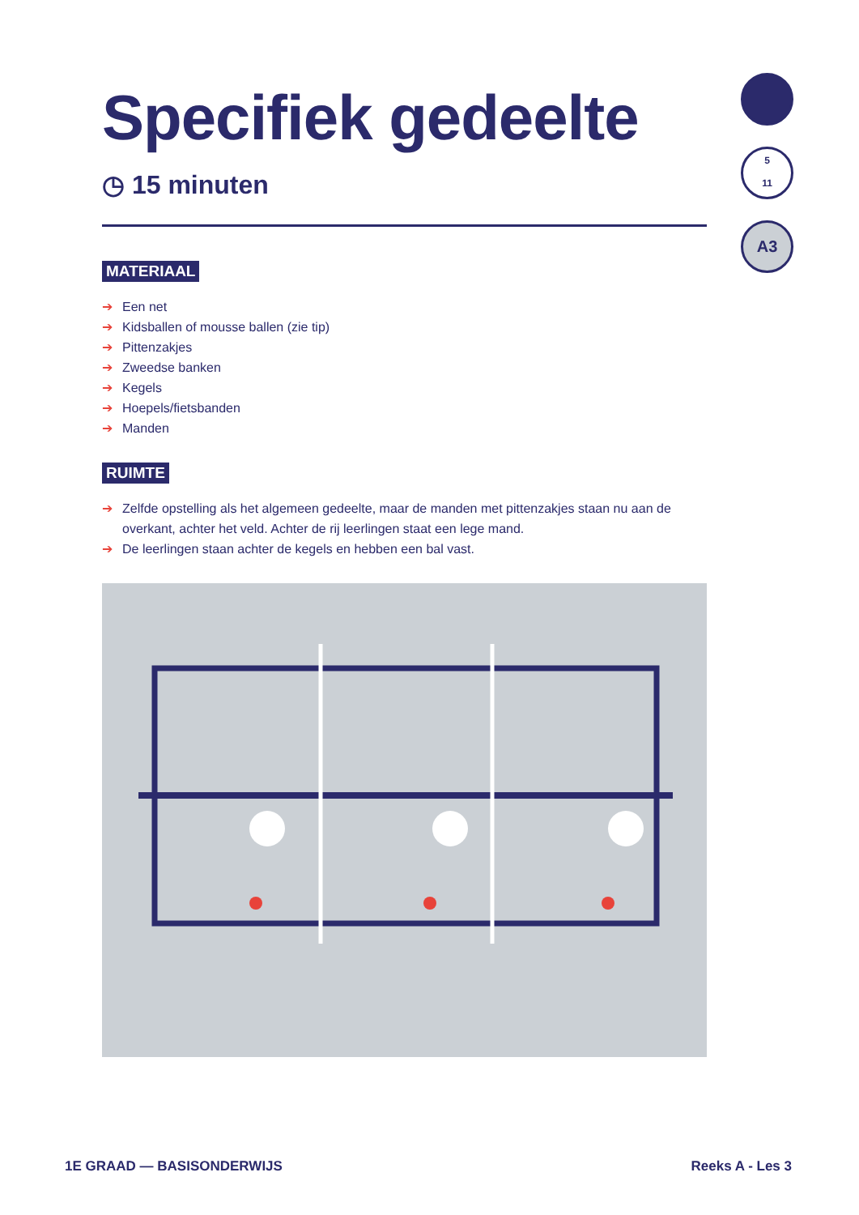Specifiek gedeelte
◷ 15 minuten
MATERIAAL
➔ Een net
➔ Kidsballen of mousse ballen (zie tip)
➔ Pittenzakjes
➔ Zweedse banken
➔ Kegels
➔ Hoepels/fietsbanden
➔ Manden
RUIMTE
➔ Zelfde opstelling als het algemeen gedeelte, maar de manden met pittenzakjes staan nu aan de overkant, achter het veld. Achter de rij leerlingen staat een lege mand.
➔ De leerlingen staan achter de kegels en hebben een bal vast.
5
11
A3
1E GRAAD — BASISONDERWIJS Reeks A - Les 3